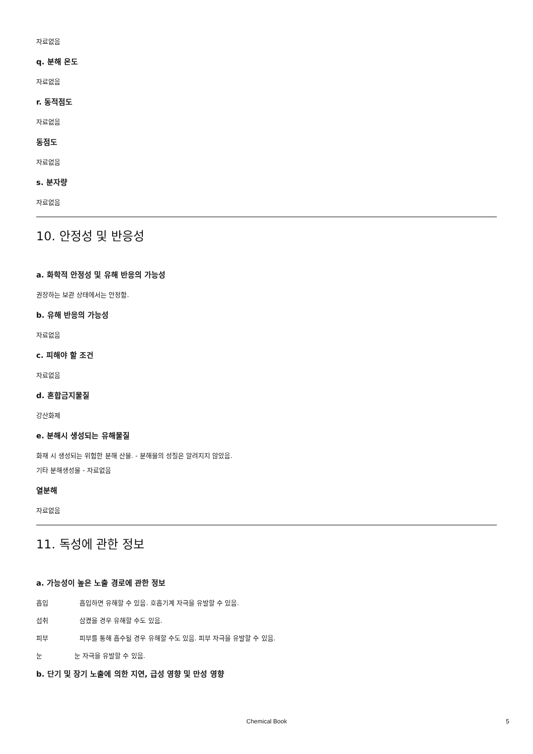자료없음
q. 분해 온도
자료없음
r. 동적점도
자료없음
동점도
자료없음
s. 분자량
자료없음
10. 안정성 및 반응성
a. 화학적 안정성 및 유해 반응의 가능성
권장하는 보관 상태에서는 안정함.
b. 유해 반응의 가능성
자료없음
c. 피해야 할 조건
자료없음
d. 혼합금지물질
강산화제
e. 분해시 생성되는 유해물질
화재 시 생성되는 위험한 분해 산물. - 분해물의 성질은 알려지지 않았음.
기타 분해생성물 - 자료없음
열분해
자료없음
11. 독성에 관한 정보
a. 가능성이 높은 노출 경로에 관한 정보
흡입 흡입하면 유해할 수 있음. 호흡기계 자극을 유발할 수 있음.
섭취 삼켰을 경우 유해할 수도 있음.
피부 피부를 통해 흡수될 경우 유해할 수도 있음. 피부 자극을 유발할 수 있음.
눈 눈 자극을 유발할 수 있음.
b. 단기 및 장기 노출에 의한 지연, 급성 영향 및 만성 영향
Chemical Book 5